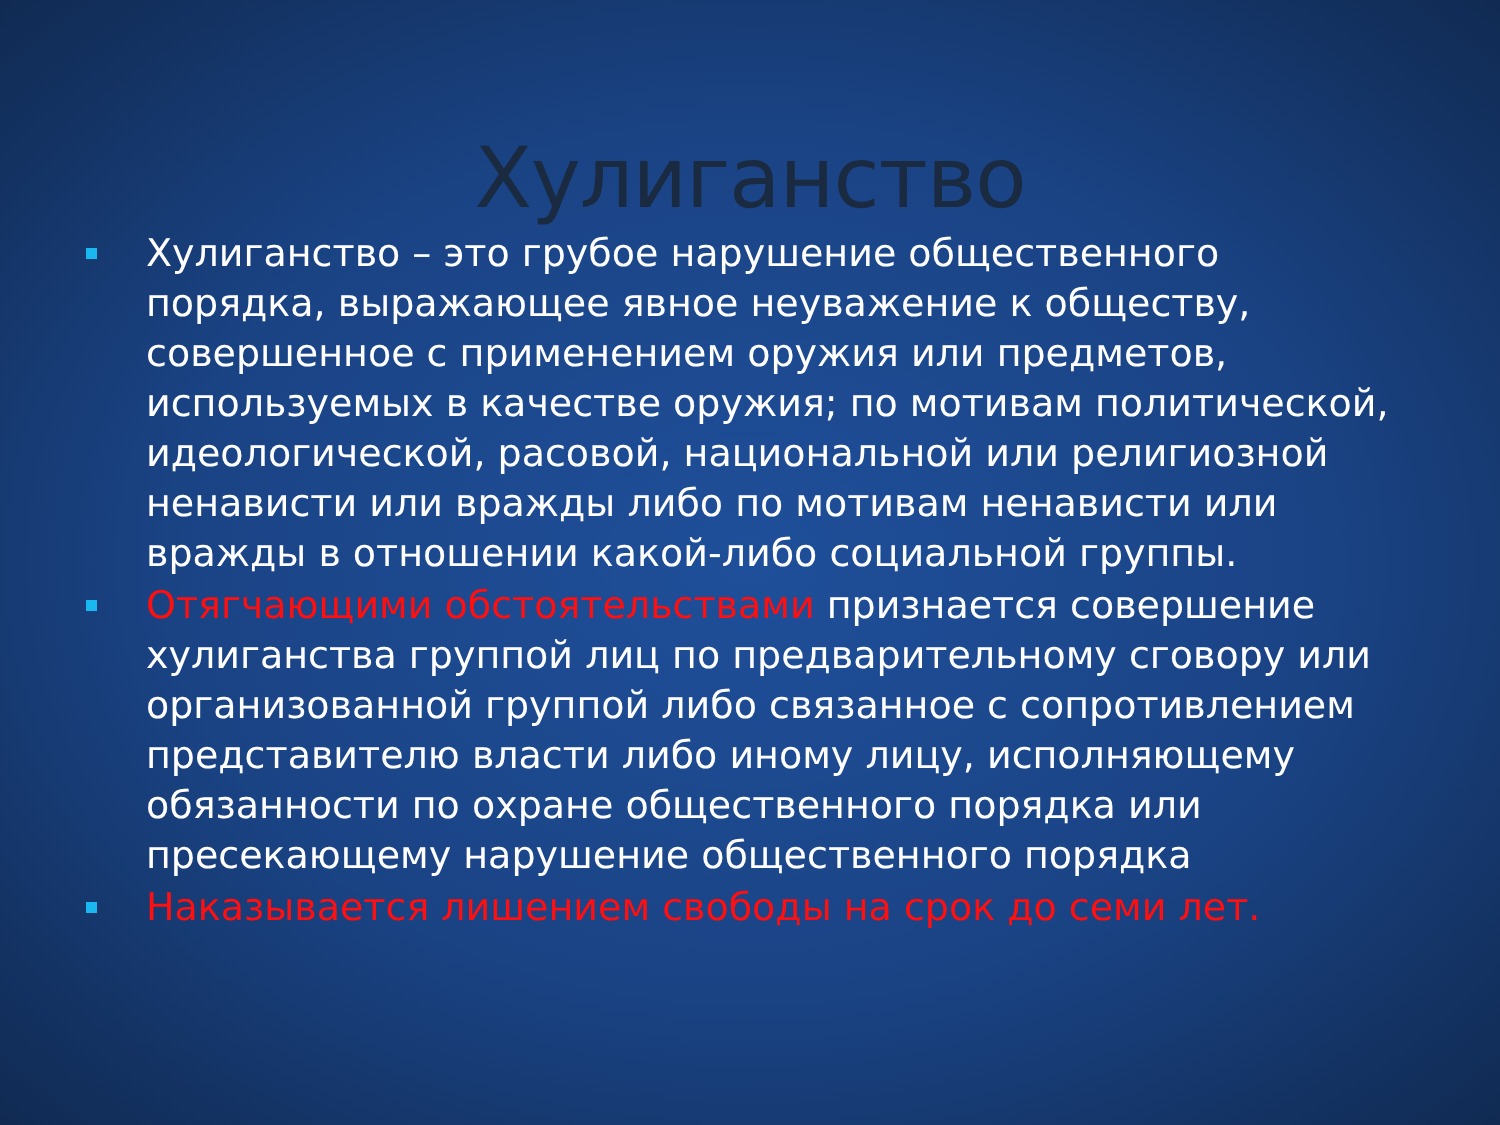Хулиганство
Хулиганство – это грубое нарушение общественного порядка, выражающее явное неуважение к обществу, совершенное с применением оружия или предметов, используемых в качестве оружия; по мотивам политической, идеологической, расовой, национальной или религиозной ненависти или вражды либо по мотивам ненависти или вражды в отношении какой-либо социальной группы.
Отягчающими обстоятельствами признается совершение хулиганства группой лиц по предварительному сговору или организованной группой либо связанное с сопротивлением представителю власти либо иному лицу, исполняющему обязанности по охране общественного порядка или пресекающему нарушение общественного порядка
Наказывается лишением свободы на срок до семи лет.